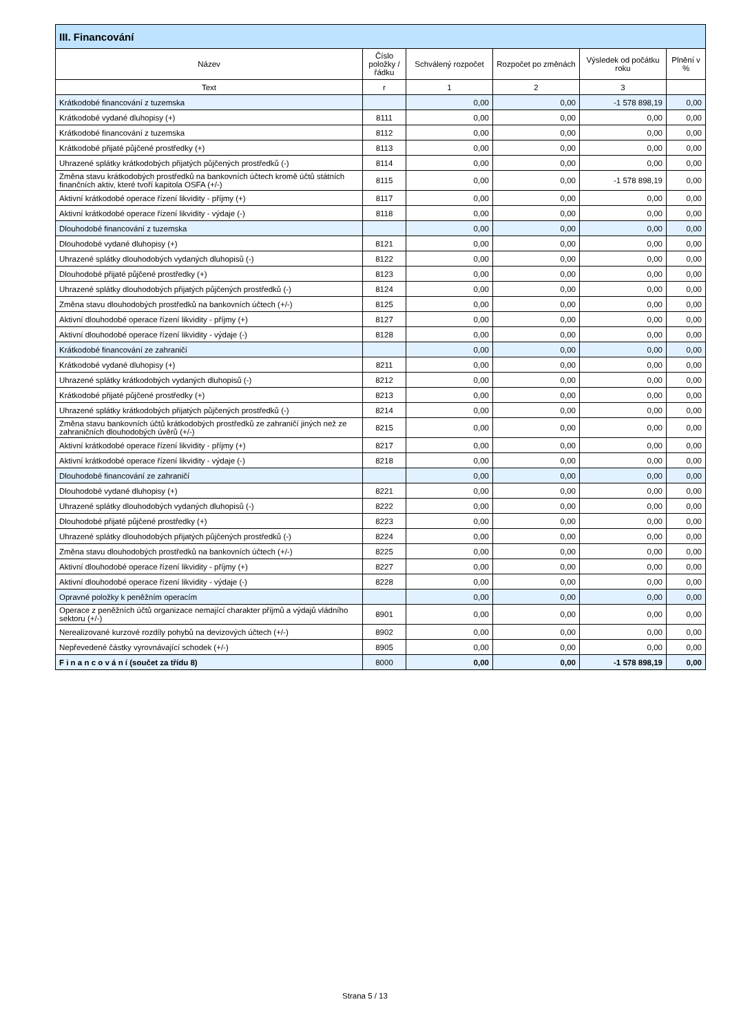| III. Financování | | | | | |
| --- | --- | --- | --- | --- | --- |
| Název | Číslo položky / řádku | Schválený rozpočet | Rozpočet po změnách | Výsledek od počátku roku | Plnění v % |
| Text | r | 1 | 2 | 3 | |
| Krátkodobé financování z tuzemska | | 0,00 | 0,00 | -1 578 898,19 | 0,00 |
| Krátkodobé vydané dluhopisy (+) | 8111 | 0,00 | 0,00 | 0,00 | 0,00 |
| Krátkodobé financování z tuzemska | 8112 | 0,00 | 0,00 | 0,00 | 0,00 |
| Krátkodobé přijaté půjčené prostředky (+) | 8113 | 0,00 | 0,00 | 0,00 | 0,00 |
| Uhrazené splátky krátkodobých přijatých půjčených prostředků (-) | 8114 | 0,00 | 0,00 | 0,00 | 0,00 |
| Změna stavu krátkodobých prostředků na bankovních účtech kromě účtů státních finančních aktiv, které tvoří kapitola OSFA (+/-) | 8115 | 0,00 | 0,00 | -1 578 898,19 | 0,00 |
| Aktivní krátkodobé operace řízení likvidity - příjmy (+) | 8117 | 0,00 | 0,00 | 0,00 | 0,00 |
| Aktivní krátkodobé operace řízení likvidity - výdaje (-) | 8118 | 0,00 | 0,00 | 0,00 | 0,00 |
| Dlouhodobé financování z tuzemska | | 0,00 | 0,00 | 0,00 | 0,00 |
| Dlouhodobé vydané dluhopisy (+) | 8121 | 0,00 | 0,00 | 0,00 | 0,00 |
| Uhrazené splátky dlouhodobých vydaných dluhopisů (-) | 8122 | 0,00 | 0,00 | 0,00 | 0,00 |
| Dlouhodobé přijaté půjčené prostředky (+) | 8123 | 0,00 | 0,00 | 0,00 | 0,00 |
| Uhrazené splátky dlouhodobých přijatých půjčených prostředků (-) | 8124 | 0,00 | 0,00 | 0,00 | 0,00 |
| Změna stavu dlouhodobých prostředků na bankovních účtech (+/-) | 8125 | 0,00 | 0,00 | 0,00 | 0,00 |
| Aktivní dlouhodobé operace řízení likvidity - příjmy (+) | 8127 | 0,00 | 0,00 | 0,00 | 0,00 |
| Aktivní dlouhodobé operace řízení likvidity - výdaje (-) | 8128 | 0,00 | 0,00 | 0,00 | 0,00 |
| Krátkodobé financování ze zahraničí | | 0,00 | 0,00 | 0,00 | 0,00 |
| Krátkodobé vydané dluhopisy (+) | 8211 | 0,00 | 0,00 | 0,00 | 0,00 |
| Uhrazené splátky krátkodobých vydaných dluhopisů (-) | 8212 | 0,00 | 0,00 | 0,00 | 0,00 |
| Krátkodobé přijaté půjčené prostředky (+) | 8213 | 0,00 | 0,00 | 0,00 | 0,00 |
| Uhrazené splátky krátkodobých přijatých půjčených prostředků (-) | 8214 | 0,00 | 0,00 | 0,00 | 0,00 |
| Změna stavu bankovních účtů krátkodobých prostředků ze zahraničí jiných než ze zahraničních dlouhodobých úvěrů (+/-) | 8215 | 0,00 | 0,00 | 0,00 | 0,00 |
| Aktivní krátkodobé operace řízení likvidity - příjmy (+) | 8217 | 0,00 | 0,00 | 0,00 | 0,00 |
| Aktivní krátkodobé operace řízení likvidity - výdaje (-) | 8218 | 0,00 | 0,00 | 0,00 | 0,00 |
| Dlouhodobé financování ze zahraničí | | 0,00 | 0,00 | 0,00 | 0,00 |
| Dlouhodobé vydané dluhopisy (+) | 8221 | 0,00 | 0,00 | 0,00 | 0,00 |
| Uhrazené splátky dlouhodobých vydaných dluhopisů (-) | 8222 | 0,00 | 0,00 | 0,00 | 0,00 |
| Dlouhodobé přijaté půjčené prostředky (+) | 8223 | 0,00 | 0,00 | 0,00 | 0,00 |
| Uhrazené splátky dlouhodobých přijatých půjčených prostředků (-) | 8224 | 0,00 | 0,00 | 0,00 | 0,00 |
| Změna stavu dlouhodobých prostředků na bankovních účtech (+/-) | 8225 | 0,00 | 0,00 | 0,00 | 0,00 |
| Aktivní dlouhodobé operace řízení likvidity - příjmy (+) | 8227 | 0,00 | 0,00 | 0,00 | 0,00 |
| Aktivní dlouhodobé operace řízení likvidity - výdaje (-) | 8228 | 0,00 | 0,00 | 0,00 | 0,00 |
| Opravné položky k peněžním operacím | | 0,00 | 0,00 | 0,00 | 0,00 |
| Operace z peněžních účtů organizace nemající charakter příjmů a výdajů vládního sektoru (+/-) | 8901 | 0,00 | 0,00 | 0,00 | 0,00 |
| Nerealizované kurzové rozdíly pohybů na devizových účtech (+/-) | 8902 | 0,00 | 0,00 | 0,00 | 0,00 |
| Nepřevedené částky vyrovnávající schodek (+/-) | 8905 | 0,00 | 0,00 | 0,00 | 0,00 |
| F i n a n c o v á n í (součet za třídu 8) | 8000 | 0,00 | 0,00 | -1 578 898,19 | 0,00 |
Strana 5 / 13